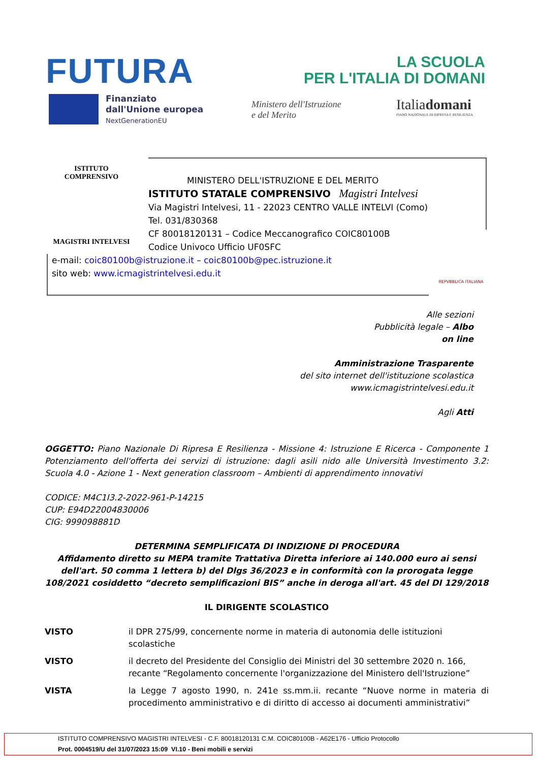FUTURA
LA SCUOLA
PER L'ITALIA DI DOMANI
Finanziato
dall'Unione europea
NextGenerationEU
Ministero dell'Istruzione
e del Merito
Italiadomani
PIANO NAZIONALE DI RIPRESA E RESILIENZA
ISTITUTO COMPRENSIVO
MAGISTRI INTELVESI
MINISTERO DELL'ISTRUZIONE E DEL MERITO
ISTITUTO STATALE COMPRENSIVO Magistri Intelvesi
Via Magistri Intelvesi, 11 - 22023 CENTRO VALLE INTELVI (Como)
Tel. 031/830368
CF 80018120131 – Codice Meccanografico COIC80100B
Codice Univoco Ufficio UF0SFC
e-mail: coic80100b@istruzione.it – coic80100b@pec.istruzione.it
sito web: www.icmagistrintelvesi.edu.it
REPVBBLICA ITALIANA
Alle sezioni
Pubblicità legale – Albo
on line
Amministrazione Trasparente
del sito internet dell'istituzione scolastica
www.icmagistrintelvesi.edu.it
Agli Atti
OGGETTO: Piano Nazionale Di Ripresa E Resilienza - Missione 4: Istruzione E Ricerca - Componente 1 Potenziamento dell'offerta dei servizi di istruzione: dagli asili nido alle Università Investimento 3.2: Scuola 4.0 - Azione 1 - Next generation classroom – Ambienti di apprendimento innovativi
CODICE: M4C1I3.2-2022-961-P-14215
CUP: E94D22004830006
CIG: 999098881D
DETERMINA SEMPLIFICATA DI INDIZIONE DI PROCEDURA
Affidamento diretto su MEPA tramite Trattativa Diretta inferiore ai 140.000 euro ai sensi dell'art. 50 comma 1 lettera b) del Dlgs 36/2023 e in conformità con la prorogata legge 108/2021 cosiddetto “decreto semplificazioni BIS” anche in deroga all'art. 45 del DI 129/2018
IL DIRIGENTE SCOLASTICO
VISTO il DPR 275/99, concernente norme in materia di autonomia delle istituzioni scolastiche
VISTO il decreto del Presidente del Consiglio dei Ministri del 30 settembre 2020 n. 166, recante “Regolamento concernente l'organizzazione del Ministero dell'Istruzione”
VISTA la Legge 7 agosto 1990, n. 241e ss.mm.ii. recante “Nuove norme in materia di procedimento amministrativo e di diritto di accesso ai documenti amministrativi”
ISTITUTO COMPRENSIVO MAGISTRI INTELVESI - C.F. 80018120131 C.M. COIC80100B - A62E176 - Ufficio Protocollo
Prot. 0004519/U del 31/07/2023 15:09 VI.10 - Beni mobili e servizi